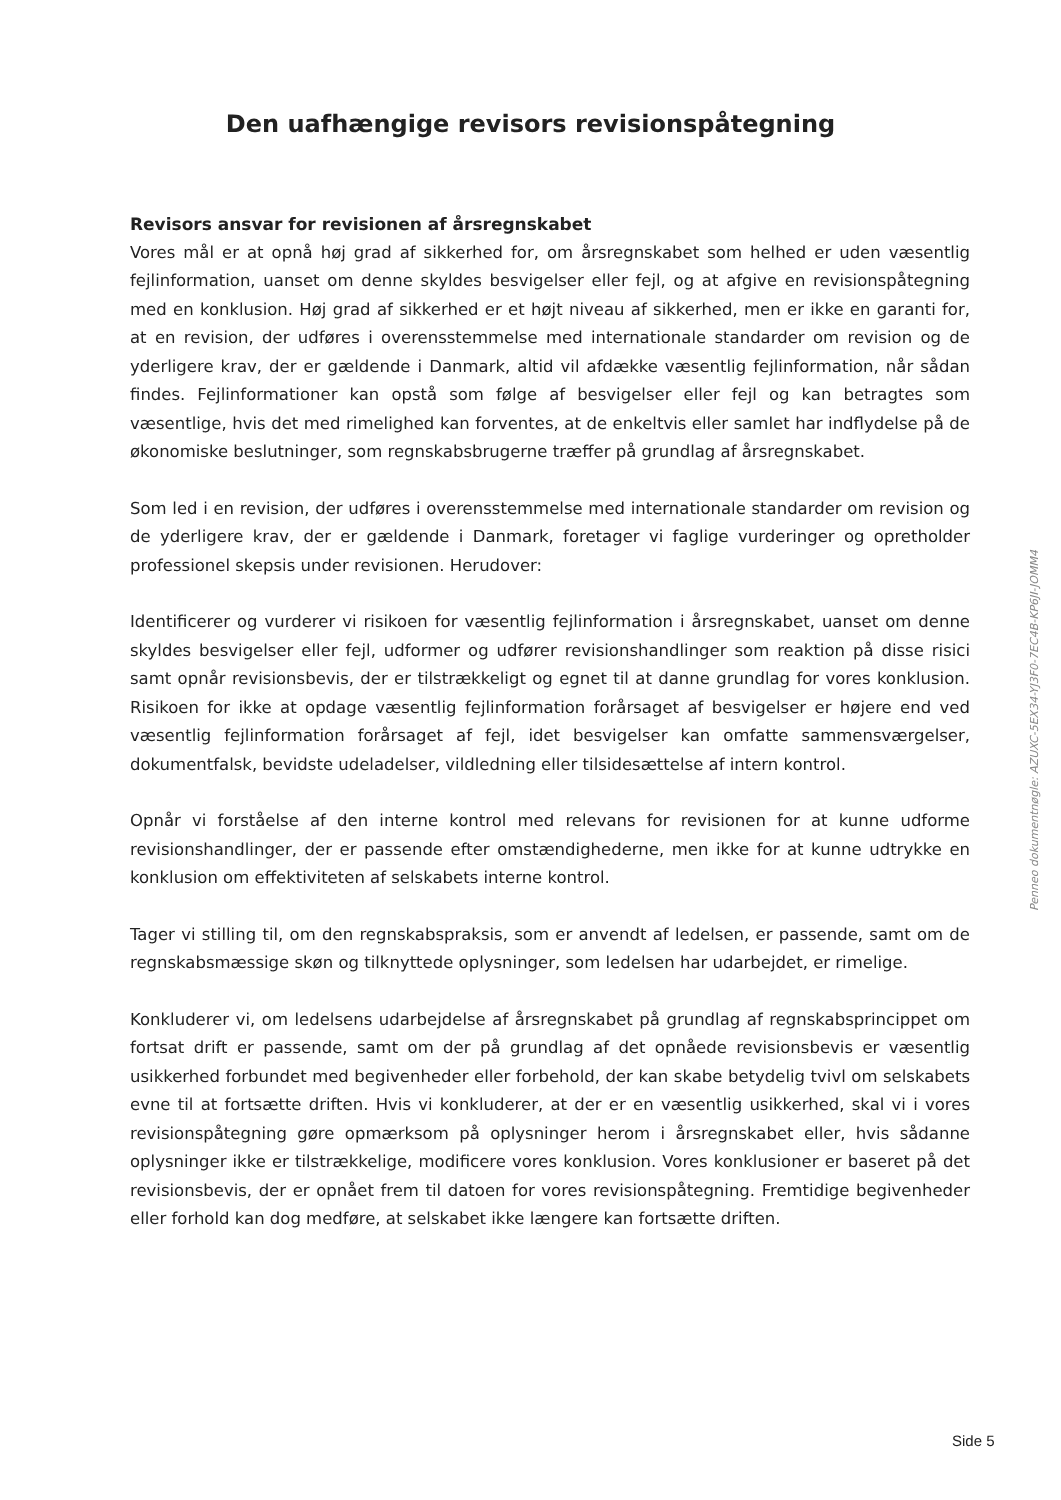Den uafhængige revisors revisionspåtegning
Revisors ansvar for revisionen af årsregnskabet
Vores mål er at opnå høj grad af sikkerhed for, om årsregnskabet som helhed er uden væsentlig fejlinformation, uanset om denne skyldes besvigelser eller fejl, og at afgive en revisionspåtegning med en konklusion. Høj grad af sikkerhed er et højt niveau af sikkerhed, men er ikke en garanti for, at en revision, der udføres i overensstemmelse med internationale standarder om revision og de yderligere krav, der er gældende i Danmark, altid vil afdække væsentlig fejlinformation, når sådan findes. Fejlinformationer kan opstå som følge af besvigelser eller fejl og kan betragtes som væsentlige, hvis det med rimelighed kan forventes, at de enkeltvis eller samlet har indflydelse på de økonomiske beslutninger, som regnskabsbrugerne træffer på grundlag af årsregnskabet.
Som led i en revision, der udføres i overensstemmelse med internationale standarder om revision og de yderligere krav, der er gældende i Danmark, foretager vi faglige vurderinger og opretholder professionel skepsis under revisionen. Herudover:
Identificerer og vurderer vi risikoen for væsentlig fejlinformation i årsregnskabet, uanset om denne skyldes besvigelser eller fejl, udformer og udfører revisionshandlinger som reaktion på disse risici samt opnår revisionsbevis, der er tilstrækkeligt og egnet til at danne grundlag for vores konklusion. Risikoen for ikke at opdage væsentlig fejlinformation forårsaget af besvigelser er højere end ved væsentlig fejlinformation forårsaget af fejl, idet besvigelser kan omfatte sammensværgelser, dokumentfalsk, bevidste udeladelser, vildledning eller tilsidesættelse af intern kontrol.
Opnår vi forståelse af den interne kontrol med relevans for revisionen for at kunne udforme revisionshandlinger, der er passende efter omstændighederne, men ikke for at kunne udtrykke en konklusion om effektiviteten af selskabets interne kontrol.
Tager vi stilling til, om den regnskabspraksis, som er anvendt af ledelsen, er passende, samt om de regnskabsmæssige skøn og tilknyttede oplysninger, som ledelsen har udarbejdet, er rimelige.
Konkluderer vi, om ledelsens udarbejdelse af årsregnskabet på grundlag af regnskabsprincippet om fortsat drift er passende, samt om der på grundlag af det opnåede revisionsbevis er væsentlig usikkerhed forbundet med begivenheder eller forbehold, der kan skabe betydelig tvivl om selskabets evne til at fortsætte driften. Hvis vi konkluderer, at der er en væsentlig usikkerhed, skal vi i vores revisionspåtegning gøre opmærksom på oplysninger herom i årsregnskabet eller, hvis sådanne oplysninger ikke er tilstrækkelige, modificere vores konklusion. Vores konklusioner er baseret på det revisionsbevis, der er opnået frem til datoen for vores revisionspåtegning. Fremtidige begivenheder eller forhold kan dog medføre, at selskabet ikke længere kan fortsætte driften.
Penneo dokumentnøgle: AZUXC-5EX34-YJ3F0-7EC4B-KP6JI-JOMM4
Side 5